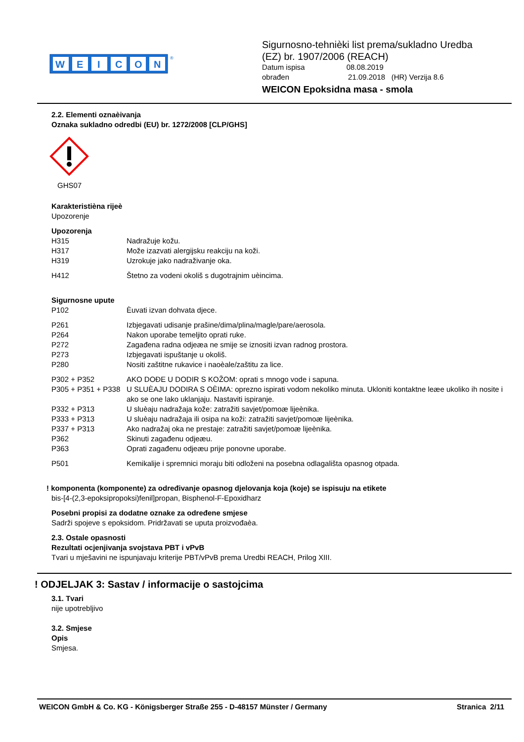W
E
I
C
O
N
®
Sigurnosno-tehnièki list prema/sukladno Uredba
(EZ) br. 1907/2006 (REACH)
Datum ispisa 08.08.2019
obrađen 21.09.2018 (HR) Verzija 8.6
WEICON Epoksidna masa - smola
2.2. Elementi oznaèivanja
Oznaka sukladno odredbi (EU) br. 1272/2008 [CLP/GHS]
GHS07
Karakteristièna rijeè
Upozorenje
Upozorenja
H315 Nadražuje kožu.
H317 Može izazvati alergijsku reakciju na koži.
H319 Uzrokuje jako nadraživanje oka.
H412 Štetno za vodeni okoliš s dugotrajnim uèincima.
Sigurnosne upute
P102 Èuvati izvan dohvata djece.
P261 Izbjegavati udisanje prašine/dima/plina/magle/pare/aerosola.
P264 Nakon uporabe temeljito oprati ruke.
P272 Zagađena radna odjeæa ne smije se iznositi izvan radnog prostora.
P273 Izbjegavati ispuštanje u okoliš.
P280 Nositi zaštitne rukavice i naoèale/zaštitu za lice.
P302 + P352 AKO DOĐE U DODIR S KOŽOM: oprati s mnogo vode i sapuna.
P305 + P351 + P338 U SLUÈAJU DODIRA S OÈIMA: oprezno ispirati vodom nekoliko minuta. Ukloniti kontaktne leæe ukoliko ih nosite i ako se one lako uklanjaju. Nastaviti ispiranje.
P332 + P313 U sluèaju nadražaja kože: zatražiti savjet/pomoæ lijeènika.
P333 + P313 U sluèaju nadražaja ili osipa na koži: zatražiti savjet/pomoæ lijeènika.
P337 + P313 Ako nadražaj oka ne prestaje: zatražiti savjet/pomoæ lijeènika.
P362 Skinuti zagađenu odjeæu.
P363 Oprati zagađenu odjeæu prije ponovne uporabe.
P501 Kemikalije i spremnici moraju biti odloženi na posebna odlagališta opasnog otpada.
! komponenta (komponente) za određivanje opasnog djelovanja koja (koje) se ispisuju na etikete
bis-[4-(2,3-epoksipropoksi)fenil]propan, Bisphenol-F-Epoxidharz
Posebni propisi za dodatne oznake za određene smjese
Sadrži spojeve s epoksidom. Pridržavati se uputa proizvođaèa.
2.3. Ostale opasnosti
Rezultati ocjenjivanja svojstava PBT i vPvB
Tvari u mješavini ne ispunjavaju kriterije PBT/vPvB prema Uredbi REACH, Prilog XIII.
! ODJELJAK 3: Sastav / informacije o sastojcima
3.1. Tvari
nije upotrebljivo
3.2. Smjese
Opis
Smjesa.
WEICON GmbH & Co. KG - Königsberger Straße 255 - D-48157 Münster / Germany Stranica 2/11